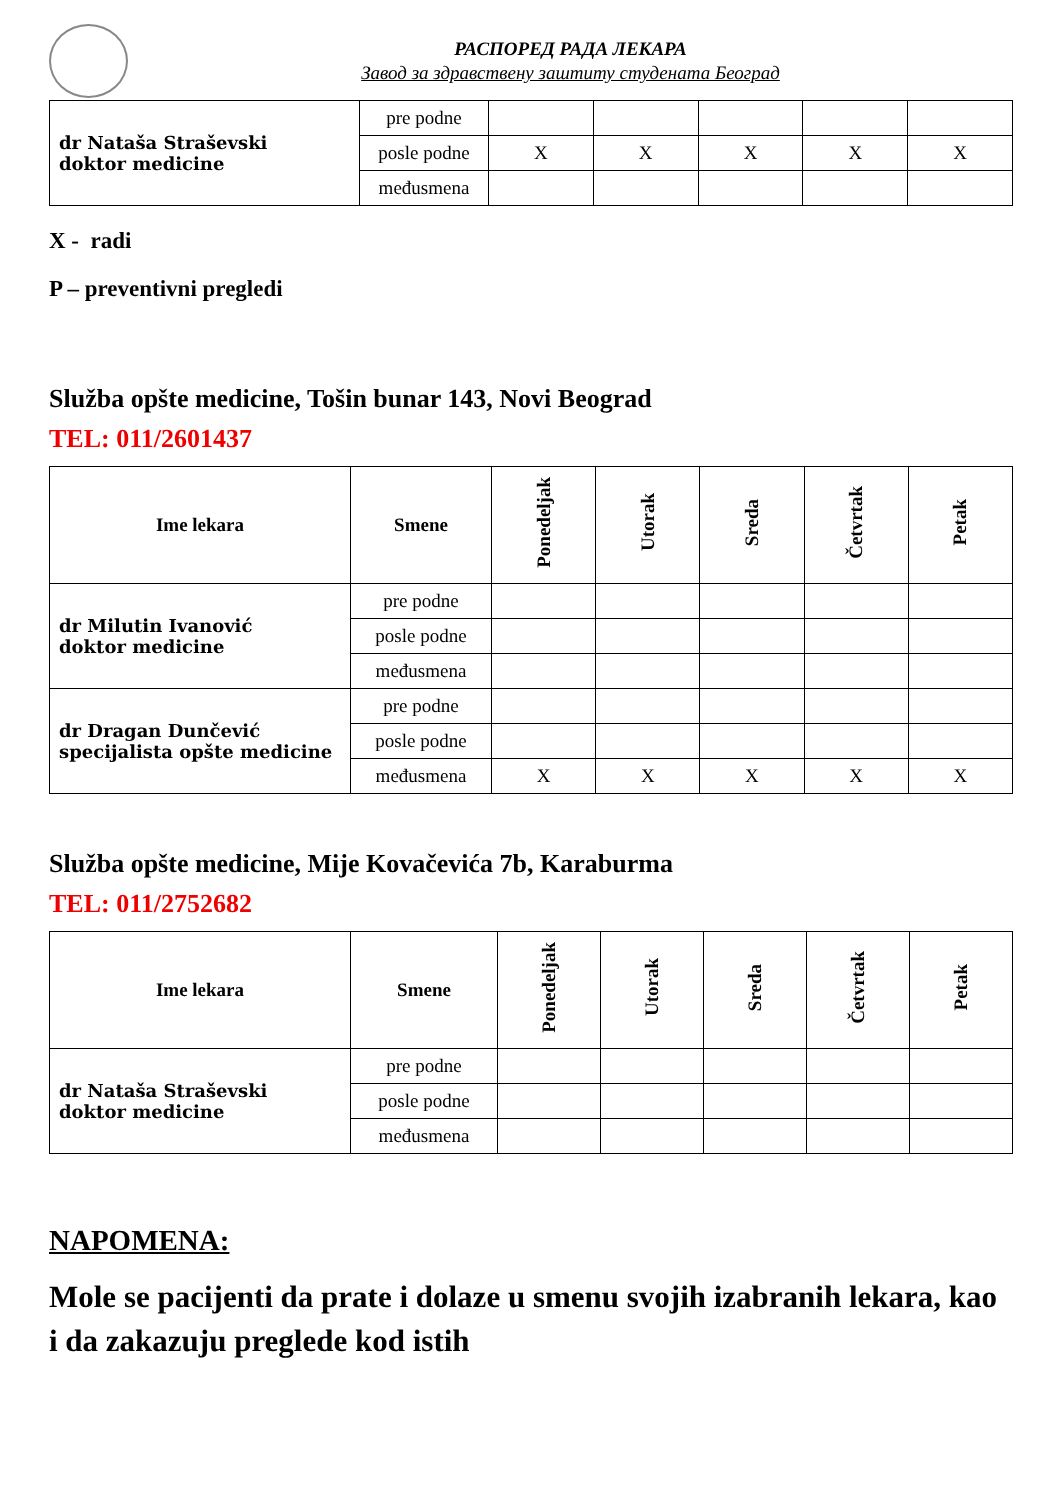РАСПОРЕД РАДА ЛЕКАРА
Завод за здравствену заштиту студената Београд
| dr Nataša Straševski doktor medicine | pre podne | | | | | |
| | posle podne | X | X | X | X | X |
| | međusmena | | | | | |
X - radi
P – preventivni pregledi
Služba opšte medicine, Tošin bunar 143, Novi Beograd
TEL: 011/2601437
| Ime lekara | Smene | Ponedeljak | Utorak | Sreda | Četvrtak | Petak |
| --- | --- | --- | --- | --- | --- | --- |
| dr Milutin Ivanović doktor medicine | pre podne | | | | | |
| | posle podne | | | | | |
| | međusmena | | | | | |
| dr Dragan Dunčević specijalista opšte medicine | pre podne | | | | | |
| | posle podne | | | | | |
| | međusmena | X | X | X | X | X |
Služba opšte medicine, Mije Kovačevića 7b, Karaburma
TEL: 011/2752682
| Ime lekara | Smene | Ponedeljak | Utorak | Sreda | Četvrtak | Petak |
| --- | --- | --- | --- | --- | --- | --- |
| dr Nataša Straševski doktor medicine | pre podne | | | | | |
| | posle podne | | | | | |
| | međusmena | | | | | |
NAPOMENA:
Mole se pacijenti da prate i dolaze u smenu svojih izabranih lekara, kao i da zakazuju preglede kod istih